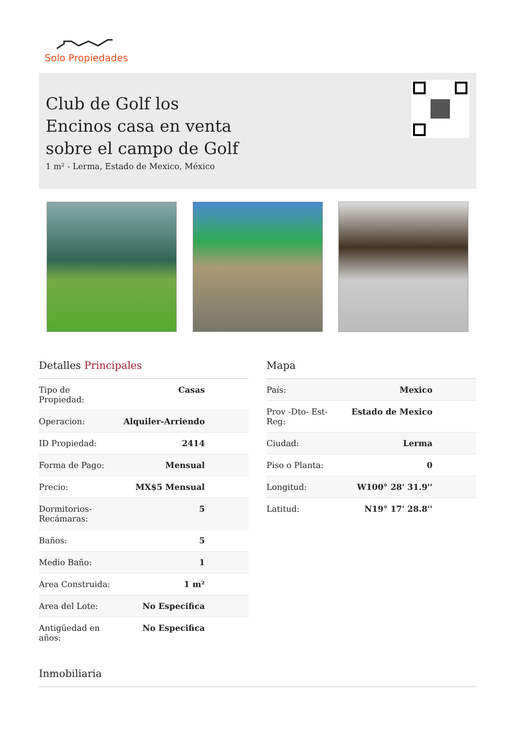Solo Propiedades
Club de Golf los Encinos casa en venta sobre el campo de Golf
1 m² - Lerma, Estado de Mexico, México
Detalles Principales
| Tipo de Propiedad: | Casas |
| Operacion: | Alquiler-Arriendo |
| ID Propiedad: | 2414 |
| Forma de Pago: | Mensual |
| Precio: | MX$5 Mensual |
| Dormitorios- Recámaras: | 5 |
| Baños: | 5 |
| Medio Baño: | 1 |
| Area Construida: | 1 m² |
| Area del Lote: | No Especifica |
| Antigüedad en años: | No Especifica |
Mapa
| País: | Mexico |
| Prov -Dto- Est- Reg: | Estado de Mexico |
| Ciudad: | Lerma |
| Piso o Planta: | 0 |
| Longitud: | W100° 28' 31.9'' |
| Latitud: | N19° 17' 28.8'' |
Inmobiliaria